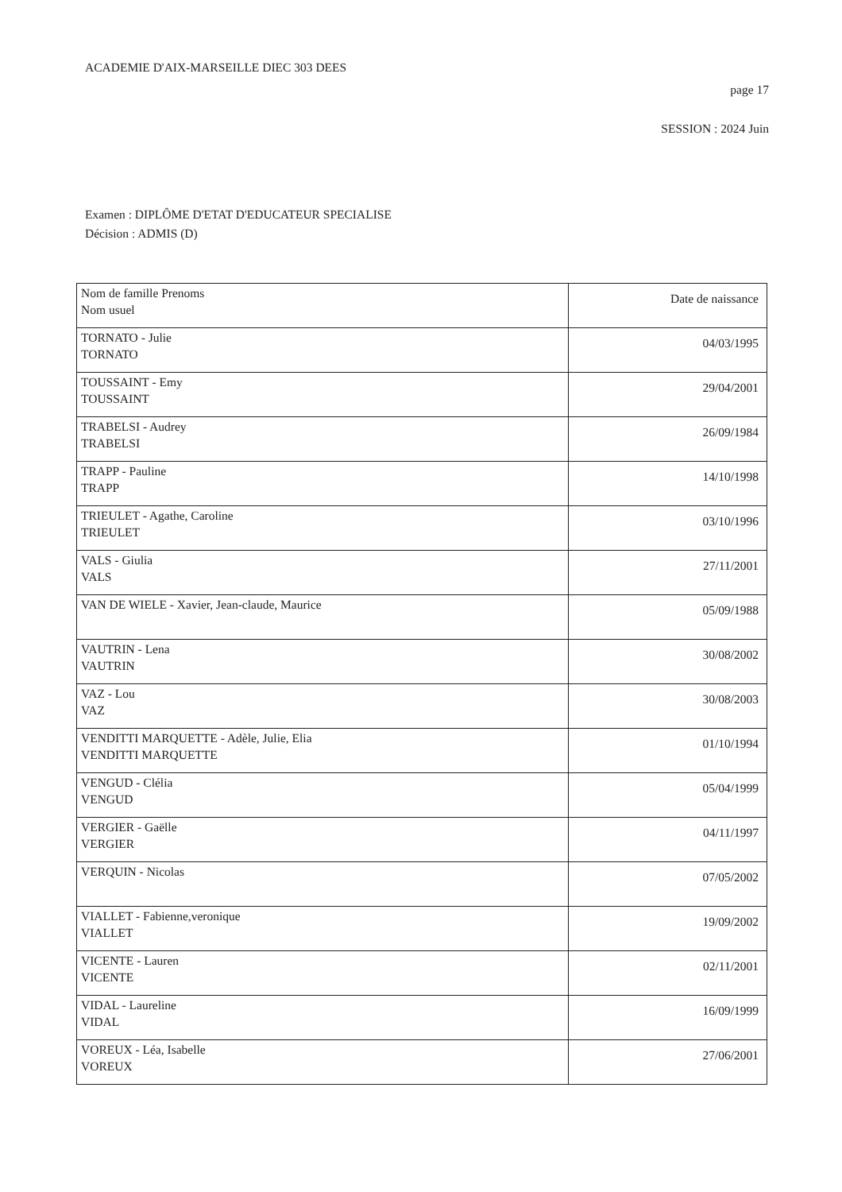ACADEMIE D'AIX-MARSEILLE DIEC 303 DEES
page 17
SESSION : 2024 Juin
Examen : DIPLÔME D'ETAT D'EDUCATEUR SPECIALISE
Décision : ADMIS (D)
| Nom de famille Prenoms Nom usuel | Date de naissance |
| TORNATO - Julie TORNATO | 04/03/1995 |
| TOUSSAINT - Emy TOUSSAINT | 29/04/2001 |
| TRABELSI - Audrey TRABELSI | 26/09/1984 |
| TRAPP - Pauline TRAPP | 14/10/1998 |
| TRIEULET - Agathe, Caroline TRIEULET | 03/10/1996 |
| VALS - Giulia VALS | 27/11/2001 |
| VAN DE WIELE - Xavier, Jean-claude, Maurice | 05/09/1988 |
| VAUTRIN - Lena VAUTRIN | 30/08/2002 |
| VAZ - Lou VAZ | 30/08/2003 |
| VENDITTI MARQUETTE - Adèle, Julie, Elia VENDITTI MARQUETTE | 01/10/1994 |
| VENGUD - Clélia VENGUD | 05/04/1999 |
| VERGIER - Gaëlle VERGIER | 04/11/1997 |
| VERQUIN - Nicolas | 07/05/2002 |
| VIALLET - Fabienne,veronique VIALLET | 19/09/2002 |
| VICENTE - Lauren VICENTE | 02/11/2001 |
| VIDAL - Laureline VIDAL | 16/09/1999 |
| VOREUX - Léa, Isabelle VOREUX | 27/06/2001 |